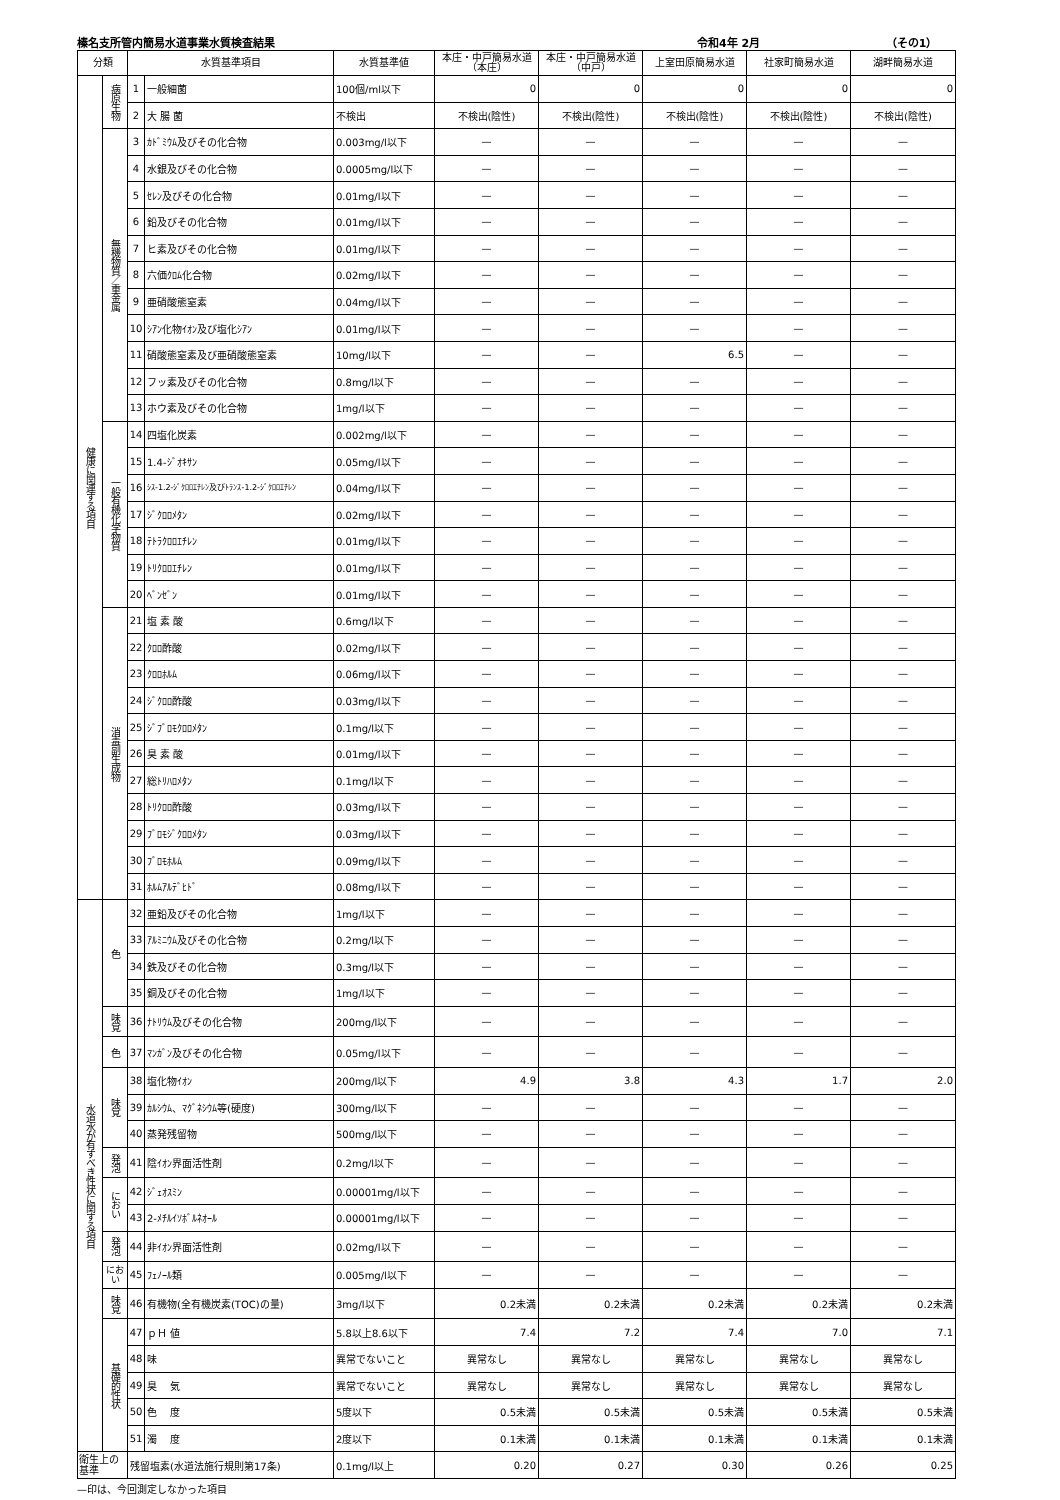榛名支所管内簡易水道事業水質検査結果 令和4年 2月 （その1）
| 分類 | | 水質基準項目 | | 水質基準値 | 本庄・中戸簡易水道 （本庄） | 本庄・中戸簡易水道 （中戸） | 上室田原簡易水道 | 社家町簡易水道 | 湖畔簡易水道 |
| --- | --- | --- | --- | --- | --- | --- | --- | --- | --- |
| 健康に関連する項目 | 病原生物 | 1 | 一般細菌 | 100個/ml以下 | 0 | 0 | 0 | 0 | 0 |
| | | 2 | 大 腸 菌 | 不検出 | 不検出(陰性) | 不検出(陰性) | 不検出(陰性) | 不検出(陰性) | 不検出(陰性) |
| | 無機物質／重金属 | 3 | ｶﾄﾞﾐｳﾑ及びその化合物 | 0.003mg/l以下 | — | — | — | — | — |
| | | 4 | 水銀及びその化合物 | 0.0005mg/l以下 | — | — | — | — | — |
| | | 5 | ｾﾚﾝ及びその化合物 | 0.01mg/l以下 | — | — | — | — | — |
| | | 6 | 鉛及びその化合物 | 0.01mg/l以下 | — | — | — | — | — |
| | | 7 | ヒ素及びその化合物 | 0.01mg/l以下 | — | — | — | — | — |
| | | 8 | 六価ｸﾛﾑ化合物 | 0.02mg/l以下 | — | — | — | — | — |
| | | 9 | 亜硝酸態窒素 | 0.04mg/l以下 | — | — | — | — | — |
| | | 10 | ｼｱﾝ化物ｲｵﾝ及び塩化ｼｱﾝ | 0.01mg/l以下 | — | — | — | — | — |
| | | 11 | 硝酸態窒素及び亜硝酸態窒素 | 10mg/l以下 | — | — | 6.5 | — | — |
| | | 12 | フッ素及びその化合物 | 0.8mg/l以下 | — | — | — | — | — |
| | | 13 | ホウ素及びその化合物 | 1mg/l以下 | — | — | — | — | — |
| | 一般有機化学物質 | 14 | 四塩化炭素 | 0.002mg/l以下 | — | — | — | — | — |
| | | 15 | 1.4-ｼﾞｵｷｻﾝ | 0.05mg/l以下 | — | — | — | — | — |
| | | 16 | ｼｽ-1.2-ｼﾞｸﾛﾛｴﾁﾚﾝ及びﾄﾗﾝｽ-1.2-ｼﾞｸﾛﾛｴﾁﾚﾝ | 0.04mg/l以下 | — | — | — | — | — |
| | | 17 | ｼﾞｸﾛﾛﾒﾀﾝ | 0.02mg/l以下 | — | — | — | — | — |
| | | 18 | ﾃﾄﾗｸﾛﾛｴﾁﾚﾝ | 0.01mg/l以下 | — | — | — | — | — |
| | | 19 | ﾄﾘｸﾛﾛｴﾁﾚﾝ | 0.01mg/l以下 | — | — | — | — | — |
| | | 20 | ﾍﾞﾝｾﾞﾝ | 0.01mg/l以下 | — | — | — | — | — |
| | 消毒副生成物 | 21 | 塩 素 酸 | 0.6mg/l以下 | — | — | — | — | — |
| | | 22 | ｸﾛﾛ酢酸 | 0.02mg/l以下 | — | — | — | — | — |
| | | 23 | ｸﾛﾛﾎﾙﾑ | 0.06mg/l以下 | — | — | — | — | — |
| | | 24 | ｼﾞｸﾛﾛ酢酸 | 0.03mg/l以下 | — | — | — | — | — |
| | | 25 | ｼﾞﾌﾞﾛﾓｸﾛﾛﾒﾀﾝ | 0.1mg/l以下 | — | — | — | — | — |
| | | 26 | 臭 素 酸 | 0.01mg/l以下 | — | — | — | — | — |
| | | 27 | 総ﾄﾘﾊﾛﾒﾀﾝ | 0.1mg/l以下 | — | — | — | — | — |
| | | 28 | ﾄﾘｸﾛﾛ酢酸 | 0.03mg/l以下 | — | — | — | — | — |
| | | 29 | ﾌﾞﾛﾓｼﾞｸﾛﾛﾒﾀﾝ | 0.03mg/l以下 | — | — | — | — | — |
| | | 30 | ﾌﾞﾛﾓﾎﾙﾑ | 0.09mg/l以下 | — | — | — | — | — |
| | | 31 | ﾎﾙﾑｱﾙﾃﾞﾋﾄﾞ | 0.08mg/l以下 | — | — | — | — | — |
| 水道水が有すべき性状に関する項目 | 色 | 32 | 亜鉛及びその化合物 | 1mg/l以下 | — | — | — | — | — |
| | | 33 | ｱﾙﾐﾆｳﾑ及びその化合物 | 0.2mg/l以下 | — | — | — | — | — |
| | | 34 | 鉄及びその化合物 | 0.3mg/l以下 | — | — | — | — | — |
| | | 35 | 銅及びその化合物 | 1mg/l以下 | — | — | — | — | — |
| | 味覚 | 36 | ﾅﾄﾘｳﾑ及びその化合物 | 200mg/l以下 | — | — | — | — | — |
| | 色 | 37 | ﾏﾝｶﾞﾝ及びその化合物 | 0.05mg/l以下 | — | — | — | — | — |
| | 味覚 | 38 | 塩化物ｲｵﾝ | 200mg/l以下 | 4.9 | 3.8 | 4.3 | 1.7 | 2.0 |
| | | 39 | ｶﾙｼｳﾑ、ﾏｸﾞﾈｼｳﾑ等(硬度) | 300mg/l以下 | — | — | — | — | — |
| | | 40 | 蒸発残留物 | 500mg/l以下 | — | — | — | — | — |
| | 発泡 | 41 | 陰ｲｵﾝ界面活性剤 | 0.2mg/l以下 | — | — | — | — | — |
| | におい | 42 | ｼﾞｪｵｽﾐﾝ | 0.00001mg/l以下 | — | — | — | — | — |
| | | 43 | 2-ﾒﾁﾙｲｿﾎﾞﾙﾈｵｰﾙ | 0.00001mg/l以下 | — | — | — | — | — |
| | 発泡 | 44 | 非ｲｵﾝ界面活性剤 | 0.02mg/l以下 | — | — | — | — | — |
| | にお い | 45 | ﾌｪﾉｰﾙ類 | 0.005mg/l以下 | — | — | — | — | — |
| | 味覚 | 46 | 有機物(全有機炭素(TOC)の量) | 3mg/l以下 | 0.2未満 | 0.2未満 | 0.2未満 | 0.2未満 | 0.2未満 |
| | 基礎的性状 | 47 | ｐＨ 値 | 5.8以上8.6以下 | 7.4 | 7.2 | 7.4 | 7.0 | 7.1 |
| | | 48 | 味 | 異常でないこと | 異常なし | 異常なし | 異常なし | 異常なし | 異常なし |
| | | 49 | 臭 気 | 異常でないこと | 異常なし | 異常なし | 異常なし | 異常なし | 異常なし |
| | | 50 | 色 度 | 5度以下 | 0.5未満 | 0.5未満 | 0.5未満 | 0.5未満 | 0.5未満 |
| | | 51 | 濁 度 | 2度以下 | 0.1未満 | 0.1未満 | 0.1未満 | 0.1未満 | 0.1未満 |
| 衛生上の基準 | | 残留塩素(水道法施行規則第17条) | | 0.1mg/l以上 | 0.20 | 0.27 | 0.30 | 0.26 | 0.25 |
—印は、今回測定しなかった項目